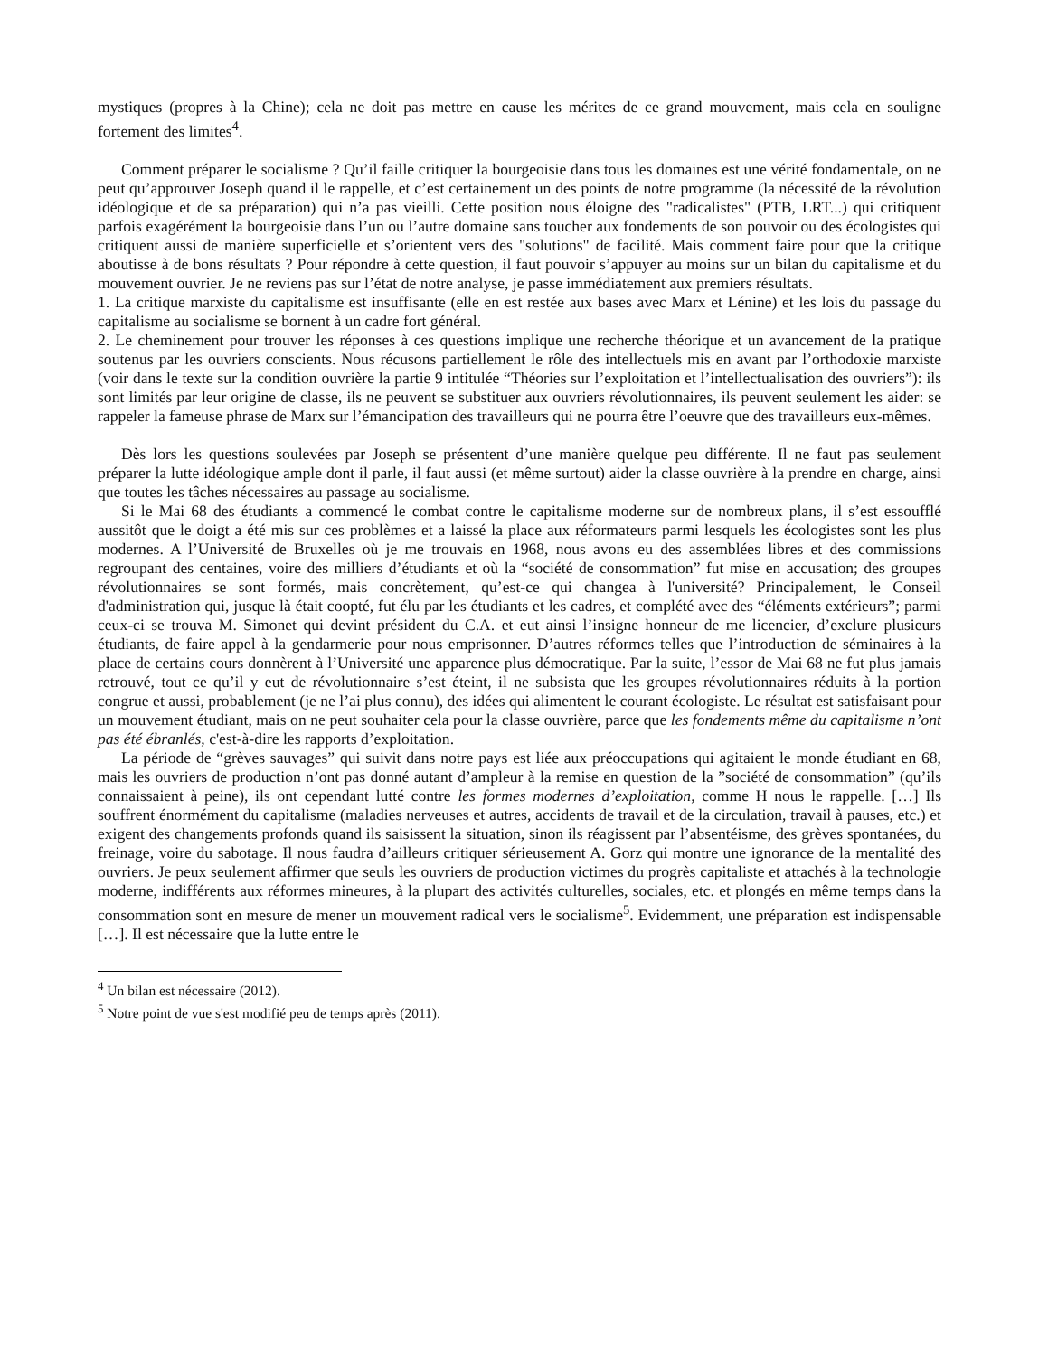mystiques (propres à la Chine); cela ne doit pas mettre en cause les mérites de ce grand mouvement, mais cela en souligne fortement des limites<sup>4</sup>.
Comment préparer le socialisme ? Qu’il faille critiquer la bourgeoisie dans tous les domaines est une vérité fondamentale, on ne peut qu’approuver Joseph quand il le rappelle, et c’est certainement un des points de notre programme (la nécessité de la révolution idéologique et de sa préparation) qui n’a pas vieilli. Cette position nous éloigne des "radicalistes" (PTB, LRT...) qui critiquent parfois exagérément la bourgeoisie dans l’un ou l’autre domaine sans toucher aux fondements de son pouvoir ou des écologistes qui critiquent aussi de manière superficielle et s’orientent vers des "solutions" de facilité. Mais comment faire pour que la critique aboutisse à de bons résultats ? Pour répondre à cette question, il faut pouvoir s’appuyer au moins sur un bilan du capitalisme et du mouvement ouvrier. Je ne reviens pas sur l’état de notre analyse, je passe immédiatement aux premiers résultats.
1. La critique marxiste du capitalisme est insuffisante (elle en est restée aux bases avec Marx et Lénine) et les lois du passage du capitalisme au socialisme se bornent à un cadre fort général.
2. Le cheminement pour trouver les réponses à ces questions implique une recherche théorique et un avancement de la pratique soutenus par les ouvriers conscients. Nous récusons partiellement le rôle des intellectuels mis en avant par l’orthodoxie marxiste (voir dans le texte sur la condition ouvrière la partie 9 intitulée “Théories sur l’exploitation et l’intellectualisation des ouvriers”): ils sont limités par leur origine de classe, ils ne peuvent se substituer aux ouvriers révolutionnaires, ils peuvent seulement les aider: se rappeler la fameuse phrase de Marx sur l’émancipation des travailleurs qui ne pourra être l’oeuvre que des travailleurs eux-mêmes.
Dès lors les questions soulevées par Joseph se présentent d’une manière quelque peu différente. Il ne faut pas seulement préparer la lutte idéologique ample dont il parle, il faut aussi (et même surtout) aider la classe ouvrière à la prendre en charge, ainsi que toutes les tâches nécessaires au passage au socialisme.
Si le Mai 68 des étudiants a commencé le combat contre le capitalisme moderne sur de nombreux plans, il s’est essoufflé aussitôt que le doigt a été mis sur ces problèmes et a laissé la place aux réformateurs parmi lesquels les écologistes sont les plus modernes. A l’Université de Bruxelles où je me trouvais en 1968, nous avons eu des assemblées libres et des commissions regroupant des centaines, voire des milliers d’étudiants et où la “société de consommation” fut mise en accusation; des groupes révolutionnaires se sont formés, mais concrètement, qu’est-ce qui changea à l'université? Principalement, le Conseil d'administration qui, jusque là était coopté, fut élu par les étudiants et les cadres, et complété avec des “éléments extérieurs”; parmi ceux-ci se trouva M. Simonet qui devint président du C.A. et eut ainsi l’insigne honneur de me licencier, d’exclure plusieurs étudiants, de faire appel à la gendarmerie pour nous emprisonner. D’autres réformes telles que l’introduction de séminaires à la place de certains cours donnèrent à l’Université une apparence plus démocratique. Par la suite, l’essor de Mai 68 ne fut plus jamais retrouvé, tout ce qu’il y eut de révolutionnaire s’est éteint, il ne subsista que les groupes révolutionnaires réduits à la portion congrue et aussi, probablement (je ne l’ai plus connu), des idées qui alimentent le courant écologiste. Le résultat est satisfaisant pour un mouvement étudiant, mais on ne peut souhaiter cela pour la classe ouvrière, parce que les fondements même du capitalisme n’ont pas été ébranlés, c'est-à-dire les rapports d’exploitation.
La période de “grèves sauvages” qui suivit dans notre pays est liée aux préoccupations qui agitaient le monde étudiant en 68, mais les ouvriers de production n’ont pas donné autant d’ampleur à la remise en question de la ”société de consommation” (qu’ils connaissaient à peine), ils ont cependant lutté contre les formes modernes d’exploitation, comme H nous le rappelle. […] Ils souffrent énormément du capitalisme (maladies nerveuses et autres, accidents de travail et de la circulation, travail à pauses, etc.) et exigent des changements profonds quand ils saisissent la situation, sinon ils réagissent par l’absentéisme, des grèves spontanées, du freinage, voire du sabotage. Il nous faudra d’ailleurs critiquer sérieusement A. Gorz qui montre une ignorance de la mentalité des ouvriers. Je peux seulement affirmer que seuls les ouvriers de production victimes du progrès capitaliste et attachés à la technologie moderne, indifférents aux réformes mineures, à la plupart des activités culturelles, sociales, etc. et plongés en même temps dans la consommation sont en mesure de mener un mouvement radical vers le socialisme<sup>5</sup>. Evidemment, une préparation est indispensable […]. Il est nécessaire que la lutte entre le
<sup>4</sup> Un bilan est nécessaire (2012).
<sup>5</sup> Notre point de vue s'est modifié peu de temps après (2011).